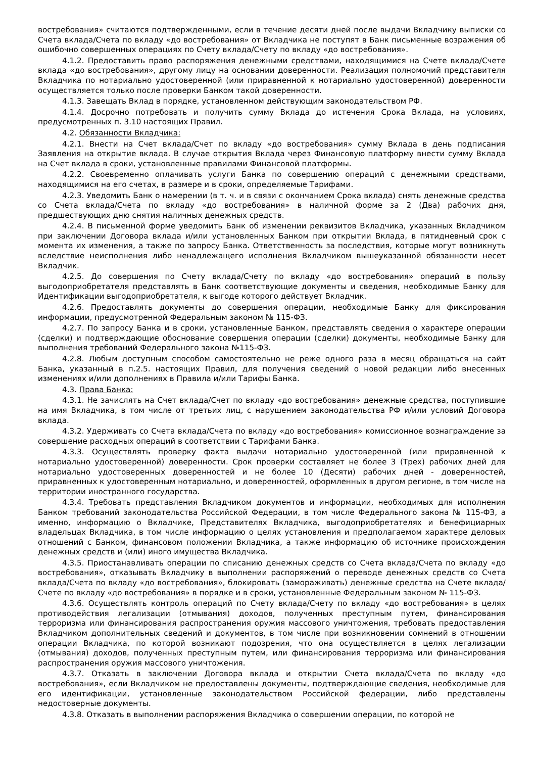востребования» считаются подтвержденными, если в течение десяти дней после выдачи Вкладчику выписки со Счета вклада/Счета по вкладу «до востребования» от Вкладчика не поступят в Банк письменные возражения об ошибочно совершенных операциях по Счету вклада/Счету по вкладу «до востребования».
4.1.2. Предоставить право распоряжения денежными средствами, находящимися на Счете вклада/Счете вклада «до востребования», другому лицу на основании доверенности. Реализация полномочий представителя Вкладчика по нотариально удостоверенной (или приравненной к нотариально удостоверенной) доверенности осуществляется только после проверки Банком такой доверенности.
4.1.3. Завещать Вклад в порядке, установленном действующим законодательством РФ.
4.1.4. Досрочно потребовать и получить сумму Вклада до истечения Срока Вклада, на условиях, предусмотренных п. 3.10 настоящих Правил.
4.2. Обязанности Вкладчика:
4.2.1. Внести на Счет вклада/Счет по вкладу «до востребования» сумму Вклада в день подписания Заявления на открытие вклада. В случае открытия Вклада через Финансовую платформу внести сумму Вклада на Счет вклада в сроки, установленные правилами Финансовой платформы.
4.2.2. Своевременно оплачивать услуги Банка по совершению операций с денежными средствами, находящимися на его счетах, в размере и в сроки, определяемые Тарифами.
4.2.3. Уведомить Банк о намерении (в т. ч. и в связи с окончанием Срока вклада) снять денежные средства со Счета вклада/Счета по вкладу «до востребования» в наличной форме за 2 (Два) рабочих дня, предшествующих дню снятия наличных денежных средств.
4.2.4. В письменной форме уведомить Банк об изменении реквизитов Вкладчика, указанных Вкладчиком при заключении Договора вклада и/или установленных Банком при открытии Вклада, в пятидневный срок с момента их изменения, а также по запросу Банка. Ответственность за последствия, которые могут возникнуть вследствие неисполнения либо ненадлежащего исполнения Вкладчиком вышеуказанной обязанности несет Вкладчик.
4.2.5. До совершения по Счету вклада/Счету по вкладу «до востребования» операций в пользу выгодоприобретателя представлять в Банк соответствующие документы и сведения, необходимые Банку для Идентификации выгодоприобретателя, к выгоде которого действует Вкладчик.
4.2.6. Предоставлять документы до совершения операции, необходимые Банку для фиксирования информации, предусмотренной Федеральным законом № 115-ФЗ.
4.2.7. По запросу Банка и в сроки, установленные Банком, представлять сведения о характере операции (сделки) и подтверждающие обоснование совершения операции (сделки) документы, необходимые Банку для выполнения требований Федерального закона №115-ФЗ.
4.2.8. Любым доступным способом самостоятельно не реже одного раза в месяц обращаться на сайт Банка, указанный в п.2.5. настоящих Правил, для получения сведений о новой редакции либо внесенных изменениях и/или дополнениях в Правила и/или Тарифы Банка.
4.3. Права Банка:
4.3.1. Не зачислять на Счет вклада/Счет по вкладу «до востребования» денежные средства, поступившие на имя Вкладчика, в том числе от третьих лиц, с нарушением законодательства РФ и/или условий Договора вклада.
4.3.2. Удерживать со Счета вклада/Счета по вкладу «до востребования» комиссионное вознаграждение за совершение расходных операций в соответствии с Тарифами Банка.
4.3.3. Осуществлять проверку факта выдачи нотариально удостоверенной (или приравненной к нотариально удостоверенной) доверенности. Срок проверки составляет не более 3 (Трех) рабочих дней для нотариально удостоверенных доверенностей и не более 10 (Десяти) рабочих дней - доверенностей, приравненных к удостоверенным нотариально, и доверенностей, оформленных в другом регионе, в том числе на территории иностранного государства.
4.3.4. Требовать представления Вкладчиком документов и информации, необходимых для исполнения Банком требований законодательства Российской Федерации, в том числе Федерального закона № 115-ФЗ, а именно, информацию о Вкладчике, Представителях Вкладчика, выгодоприобретателях и бенефициарных владельцах Вкладчика, в том числе информацию о целях установления и предполагаемом характере деловых отношений с Банком, финансовом положении Вкладчика, а также информацию об источнике происхождения денежных средств и (или) иного имущества Вкладчика.
4.3.5. Приостанавливать операции по списанию денежных средств со Счета вклада/Счета по вкладу «до востребования», отказывать Вкладчику в выполнении распоряжений о переводе денежных средств со Счета вклада/Счета по вкладу «до востребования», блокировать (замораживать) денежные средства на Счете вклада/Счете по вкладу «до востребования» в порядке и в сроки, установленные Федеральным законом № 115-ФЗ.
4.3.6. Осуществлять контроль операций по Счету вклада/Счету по вкладу «до востребования» в целях противодействия легализации (отмывания) доходов, полученных преступным путем, финансирования терроризма или финансирования распространения оружия массового уничтожения, требовать предоставления Вкладчиком дополнительных сведений и документов, в том числе при возникновении сомнений в отношении операции Вкладчика, по которой возникают подозрения, что она осуществляется в целях легализации (отмывания) доходов, полученных преступным путем, или финансирования терроризма или финансирования распространения оружия массового уничтожения.
4.3.7. Отказать в заключении Договора вклада и открытии Счета вклада/Счета по вкладу «до востребования», если Вкладчиком не предоставлены документы, подтверждающие сведения, необходимые для его идентификации, установленные законодательством Российской федерации, либо представлены недостоверные документы.
4.3.8. Отказать в выполнении распоряжения Вкладчика о совершении операции, по которой не